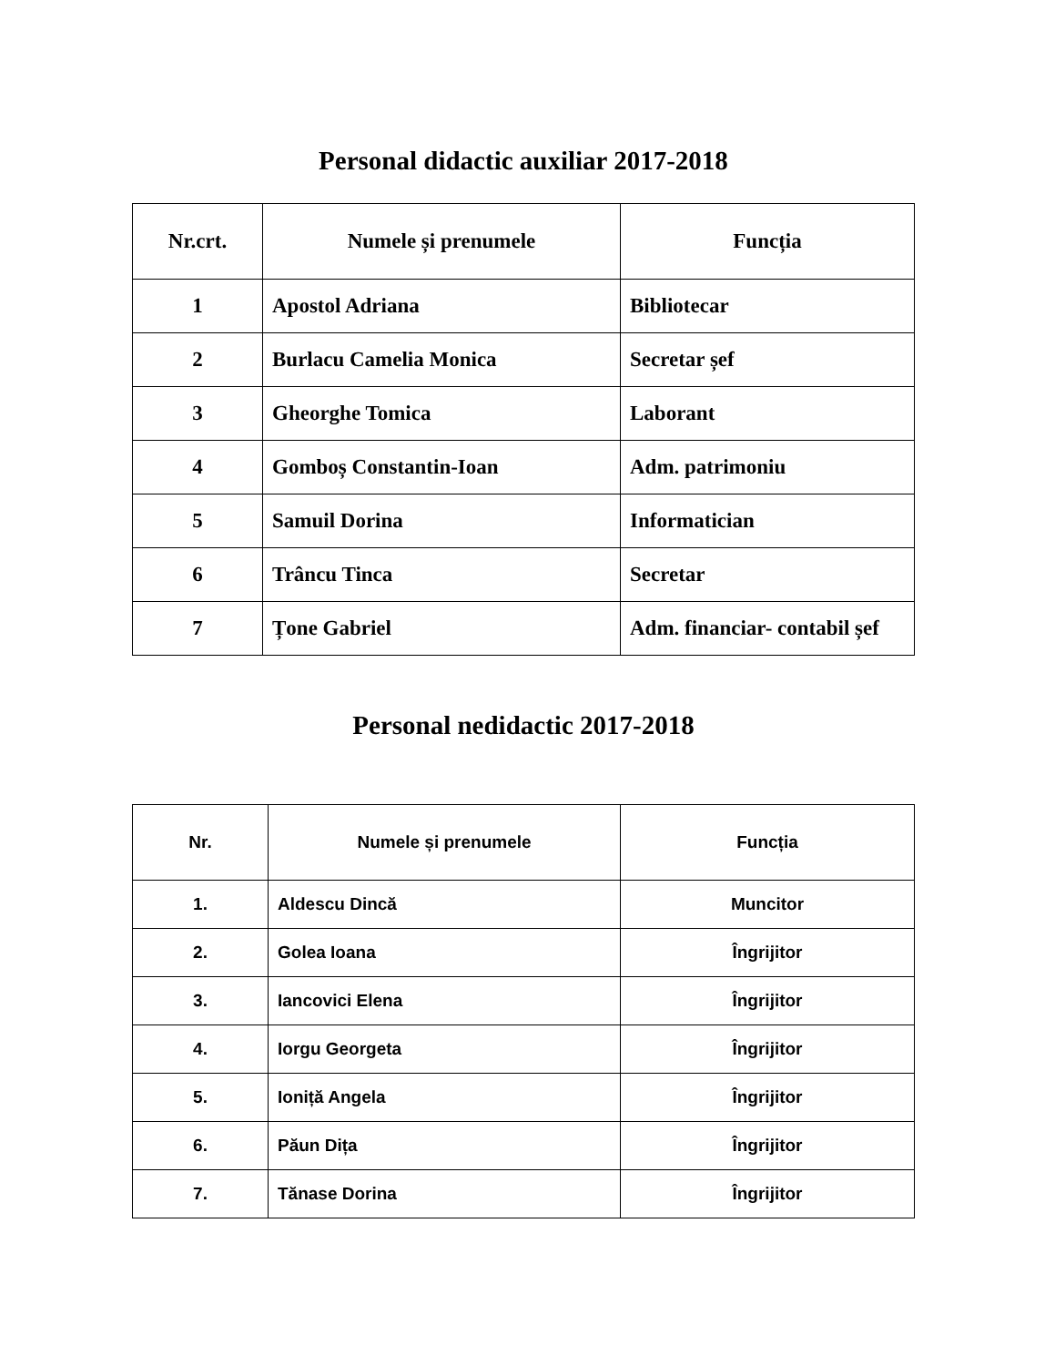Personal didactic auxiliar 2017-2018
| Nr.crt. | Numele și prenumele | Funcția |
| --- | --- | --- |
| 1 | Apostol Adriana | Bibliotecar |
| 2 | Burlacu Camelia Monica | Secretar șef |
| 3 | Gheorghe Tomica | Laborant |
| 4 | Gomboș Constantin-Ioan | Adm. patrimoniu |
| 5 | Samuil Dorina | Informatician |
| 6 | Trâncu Tinca | Secretar |
| 7 | Țone Gabriel | Adm. financiar- contabil șef |
Personal nedidactic 2017-2018
| Nr. | Numele și prenumele | Funcția |
| --- | --- | --- |
| 1. | Aldescu Dincă | Muncitor |
| 2. | Golea Ioana | Îngrijitor |
| 3. | Iancovici Elena | Îngrijitor |
| 4. | Iorgu Georgeta | Îngrijitor |
| 5. | Ioniță Angela | Îngrijitor |
| 6. | Păun Dița | Îngrijitor |
| 7. | Tănase Dorina | Îngrijitor |